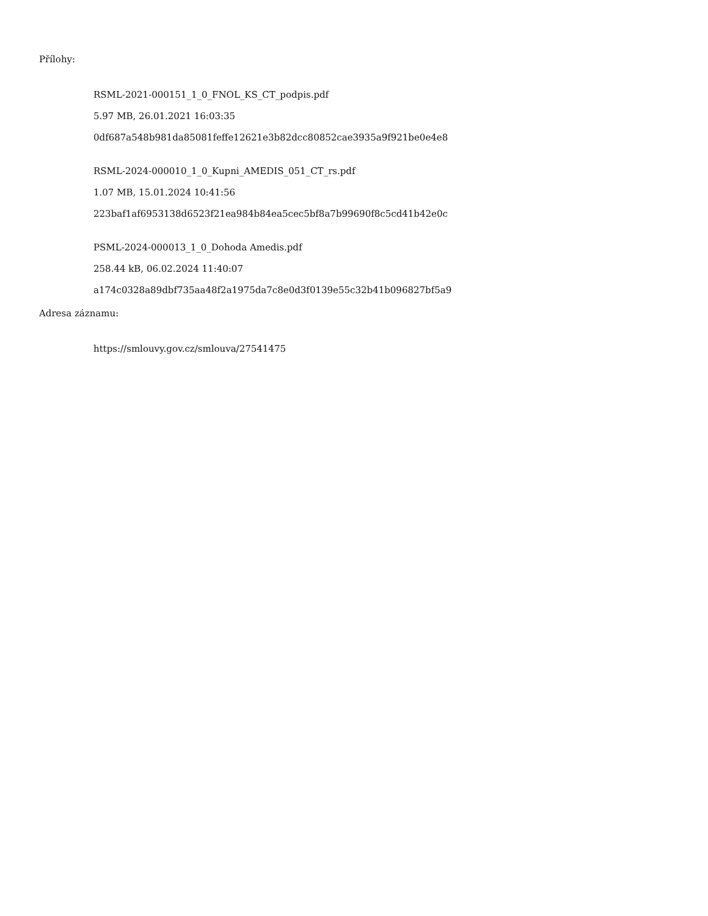Přílohy:
RSML-2021-000151_1_0_FNOL_KS_CT_podpis.pdf
5.97 MB, 26.01.2021 16:03:35
0df687a548b981da85081feffe12621e3b82dcc80852cae3935a9f921be0e4e8
RSML-2024-000010_1_0_Kupni_AMEDIS_051_CT_rs.pdf
1.07 MB, 15.01.2024 10:41:56
223baf1af6953138d6523f21ea984b84ea5cec5bf8a7b99690f8c5cd41b42e0c
PSML-2024-000013_1_0_Dohoda Amedis.pdf
258.44 kB, 06.02.2024 11:40:07
a174c0328a89dbf735aa48f2a1975da7c8e0d3f0139e55c32b41b096827bf5a9
Adresa záznamu:
https://smlouvy.gov.cz/smlouva/27541475